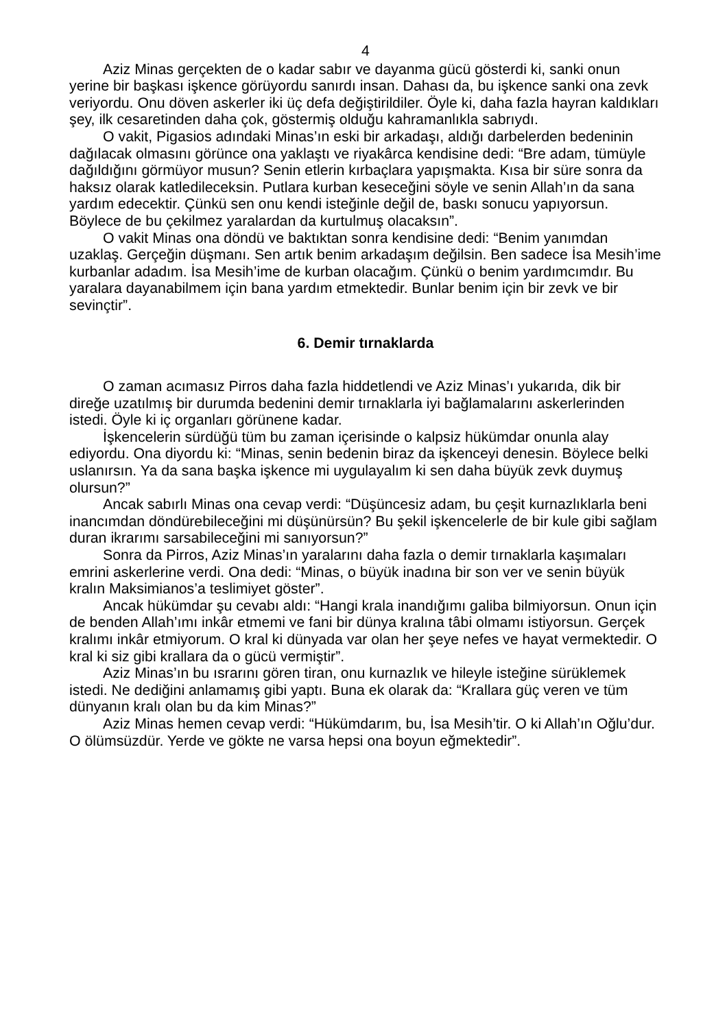4
Aziz Minas gerçekten de o kadar sabır ve dayanma gücü gösterdi ki, sanki onun yerine bir başkası işkence görüyordu sanırdı insan. Dahası da, bu işkence sanki ona zevk veriyordu. Onu döven askerler iki üç defa değiştirildiler. Öyle ki, daha fazla hayran kaldıkları şey, ilk cesaretinden daha çok, göstermiş olduğu kahramanlıkla sabrıydı.
O vakit, Pigasios adındaki Minas’ın eski bir arkadaşı, aldığı darbelerden bedeninin dağılacak olmasını görünce ona yaklaştı ve riyakârca kendisine dedi: “Bre adam, tümüyle dağıldığını görmüyor musun? Senin etlerin kırbaçlara yapışmakta. Kısa bir süre sonra da haksız olarak katledileceksin. Putlara kurban keseceğini söyle ve senin Allah’ın da sana yardım edecektir. Çünkü sen onu kendi isteğinle değil de, baskı sonucu yapıyorsun. Böylece de bu çekilmez yaralardan da kurtulmuş olacaksın”.
O vakit Minas ona döndü ve baktıktan sonra kendisine dedi: “Benim yanımdan uzaklaş. Gerçeğin düşmanı. Sen artık benim arkadaşım değilsin. Ben sadece İsa Mesih’ime kurbanlar adadım. İsa Mesih’ime de kurban olacağım. Çünkü o benim yardımcımdır. Bu yaralara dayanabilmem için bana yardım etmektedir. Bunlar benim için bir zevk ve bir sevinçtir”.
6. Demir tırnaklarda
O zaman acımasız Pirros daha fazla hiddetlendi ve Aziz Minas’ı yukarıda, dik bir direğe uzatılmış bir durumda bedenini demir tırnaklarla iyi bağlamalarını askerlerinden istedi. Öyle ki iç organları görünene kadar.
İşkencelerin sürdüğü tüm bu zaman içerisinde o kalpsiz hükümdar onunla alay ediyordu. Ona diyordu ki: “Minas, senin bedenin biraz da işkenceyi denesin. Böylece belki uslanırsın. Ya da sana başka işkence mi uygulayalım ki sen daha büyük zevk duymuş olursun?”
Ancak sabırlı Minas ona cevap verdi: “Düşüncesiz adam, bu çeşit kurnazlıklarla beni inancımdan döndürebileceğini mi düşünürsün? Bu şekil işkencelerle de bir kule gibi sağlam duran ikrarımı sarsabileceğini mi sanıyorsun?”
Sonra da Pirros, Aziz Minas’ın yaralarını daha fazla o demir tırnaklarla kaşımaları emrini askerlerine verdi. Ona dedi: “Minas, o büyük inadına bir son ver ve senin büyük kralın Maksimianos’a teslimiyet göster”.
Ancak hükümdar şu cevabı aldı: “Hangi krala inandığımı galiba bilmiyorsun. Onun için de benden Allah’ımı inkâr etmemi ve fani bir dünya kralına tâbi olmamı istiyorsun. Gerçek kralımı inkâr etmiyorum. O kral ki dünyada var olan her şeye nefes ve hayat vermektedir. O kral ki siz gibi krallara da o gücü vermiştir”.
Aziz Minas’ın bu ısrarını gören tiran, onu kurnazlık ve hileyle isteğine sürüklemek istedi. Ne dediğini anlamamış gibi yaptı. Buna ek olarak da: “Krallara güç veren ve tüm dünyanın kralı olan bu da kim Minas?”
Aziz Minas hemen cevap verdi: “Hükümdarım, bu, İsa Mesih’tir. O ki Allah’ın Oğlu’dur. O ölümsüzdür. Yerde ve gökte ne varsa hepsi ona boyun eğmektedir”.